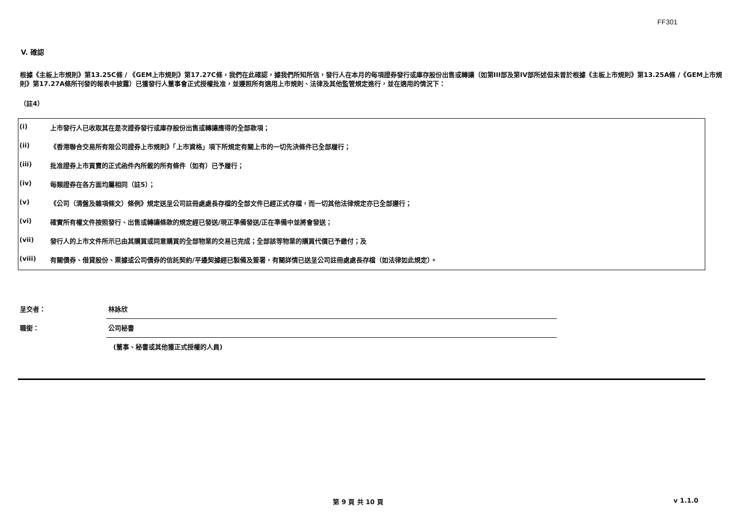FF301
V. 確認
根據《主板上市規則》第13.25C條 / 《GEM上市規則》第17.27C條，我們在此確認，據我們所知所信，發行人在本月的每項證券發行或庫存股份出售或轉讓（如第III部及第IV部所述但未曾於根據《主板上市規則》第13.25A條 /《GEM上市規則》第17.27A條所刊發的報表中披露）已獲發行人董事會正式授權批准，並遵照所有適用上市規則、法律及其他監管規定進行，並在適用的情況下：
（註4）
| (i) | 上市發行人已收取其在是次證券發行或庫存股份出售或轉讓應得的全部款項； |
| (ii) | 《香港聯合交易所有限公司證券上市規則》「上市資格」項下所規定有關上市的一切先決條件已全部履行； |
| (iii) | 批准證券上市買賣的正式函件內所載的所有條件（如有）已予履行； |
| (iv) | 每類證券在各方面均屬相同（註5）； |
| (v) | 《公司（清盤及雜項條文）條例》規定送呈公司註冊處處長存檔的全部文件已經正式存檔，而一切其他法律規定亦已全部遵行； |
| (vi) | 確實所有權文件按照發行、出售或轉讓條款的規定經已發送/現正準備發送/正在準備中並將會發送； |
| (vii) | 發行人的上市文件所示已由其購買或同意購買的全部物業的交易已完成；全部該等物業的購買代價已予繳付；及 |
| (viii) | 有關債券、借貸股份、票據或公司債券的信託契約/平邊契據經已製備及簽署，有關詳情已送呈公司註冊處處長存檔（如法律如此規定）。 |
| 呈交者： | 林詠欣 |
| 職銜： | 公司秘書 |
| | (董事、秘書或其他獲正式授權的人員) |
第 9 頁 共 10 頁 v 1.1.0